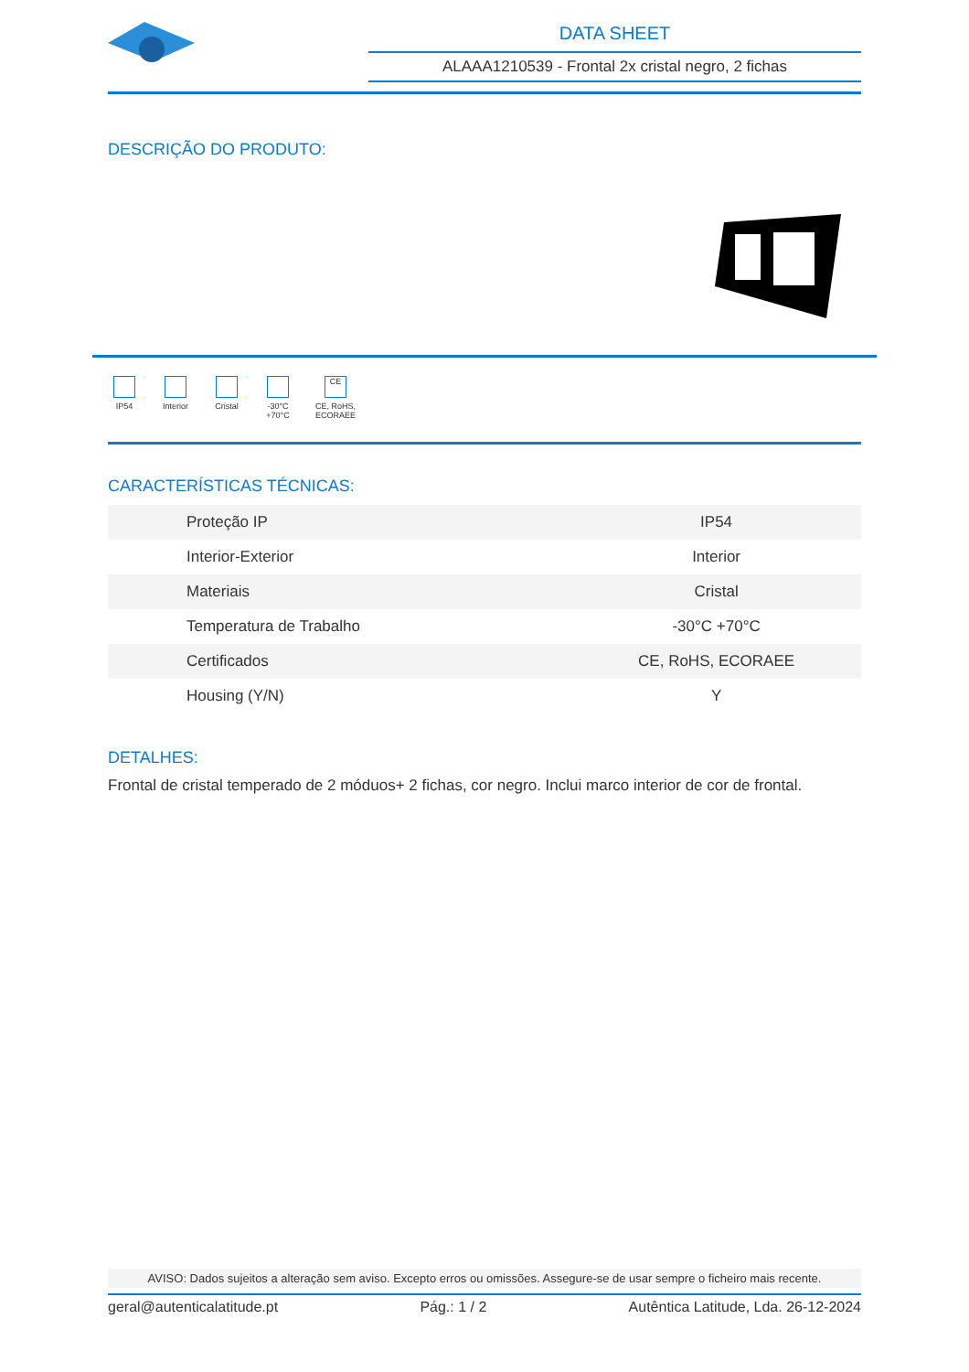DATA SHEET
ALAAA1210539 - Frontal 2x cristal negro, 2 fichas
DESCRIÇÃO DO PRODUTO:
IP54 Interior
Cristal
-30°C +70°C
CE
CE, RoHS, ECORAEE
CARACTERÍSTICAS TÉCNICAS:
| Proteção IP | IP54 |
| Interior-Exterior | Interior |
| Materiais | Cristal |
| Temperatura de Trabalho | -30°C +70°C |
| Certificados | CE, RoHS, ECORAEE |
| Housing (Y/N) | Y |
DETALHES:
Frontal de cristal temperado de 2 móduos+ 2 fichas, cor negro. Inclui marco interior de cor de frontal.
AVISO: Dados sujeitos a alteração sem aviso. Excepto erros ou omissões. Assegure-se de usar sempre o ficheiro mais recente.
geral@autenticalatitude.pt Pág.: 1 / 2 Autêntica Latitude, Lda. 26-12-2024